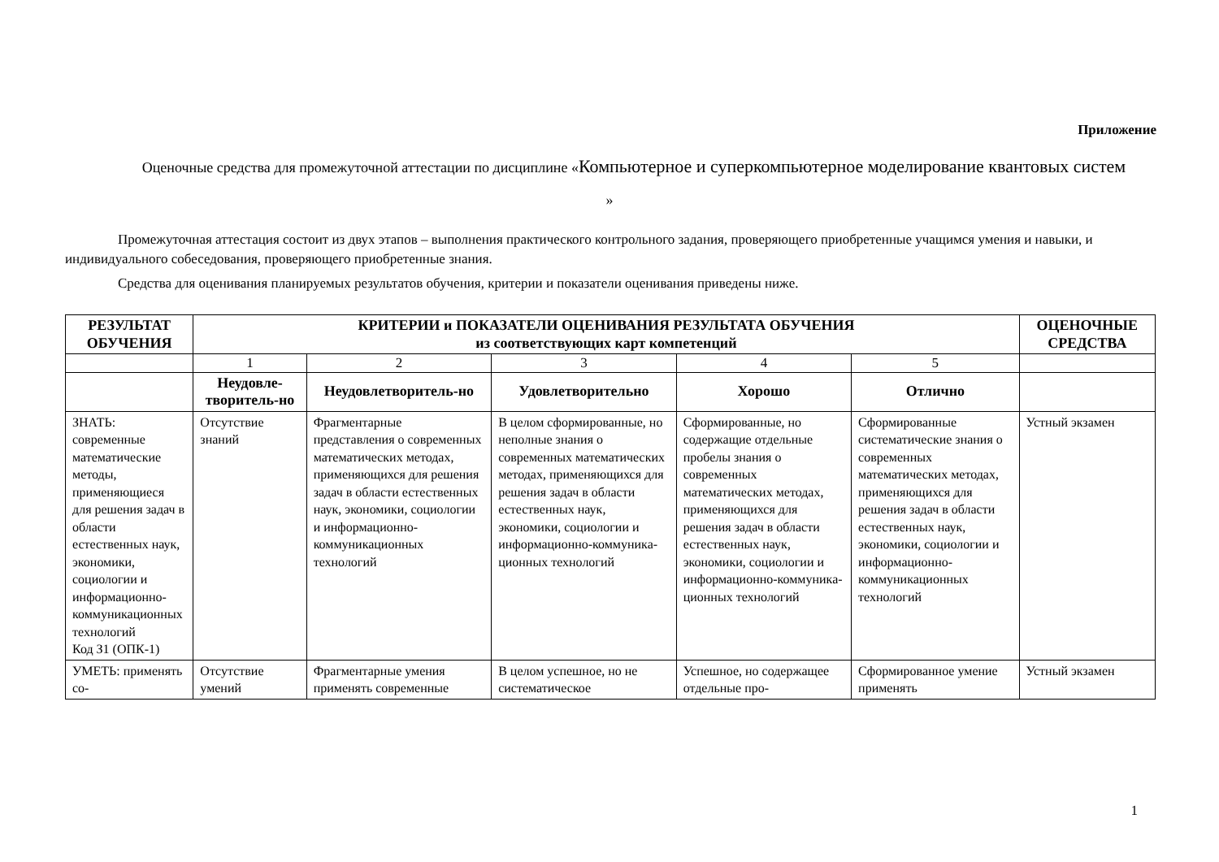Приложение
Оценочные средства для промежуточной аттестации по дисциплине «Компьютерное и суперкомпьютерное моделирование квантовых систем
»
Промежуточная аттестация состоит из двух этапов – выполнения практического контрольного задания, проверяющего приобретенные учащимся умения и навыки, и индивидуального собеседования, проверяющего приобретенные знания.
Средства для оценивания планируемых результатов обучения, критерии и показатели оценивания приведены ниже.
| РЕЗУЛЬТАТ ОБУЧЕНИЯ | КРИТЕРИИ и ПОКАЗАТЕЛИ ОЦЕНИВАНИЯ РЕЗУЛЬТАТА ОБУЧЕНИЯ из соответствующих карт компетенций | | | | | ОЦЕНОЧНЫЕ СРЕДСТВА |
| --- | --- | --- | --- | --- | --- | --- |
| | 1 | 2 | 3 | 4 | 5 | |
| | Неудовле-творитель-но | Неудовлетворитель-но | Удовлетворительно | Хорошо | Отлично | |
| ЗНАТЬ: современные математические методы, применяющиеся для решения задач в области естественных наук, экономики, социологии и информационно-коммуникационных технологий Код З1 (ОПК-1) | Отсутствие знаний | Фрагментарные представления о современных математических методах, применяющихся для решения задач в области естественных наук, экономики, социологии и информационно-коммуникационных технологий | В целом сформированные, но неполные знания о современных математических методах, применяющихся для решения задач в области естественных наук, экономики, социологии и информационно-коммуника-ционных технологий | Сформированные, но содержащие отдельные пробелы знания о современных математических методах, применяющихся для решения задач в области естественных наук, экономики, социологии и информационно-коммуника-ционных технологий | Сформированные систематические знания о современных математических методах, применяющихся для решения задач в области естественных наук, экономики, социологии и информационно-коммуникационных технологий | Устный экзамен |
| УМЕТЬ: применять со- | Отсутствие умений | Фрагментарные умения применять современные | В целом успешное, но не систематическое | Успешное, но содержащее отдельные про- | Сформированное умение применять | Устный экзамен |
1